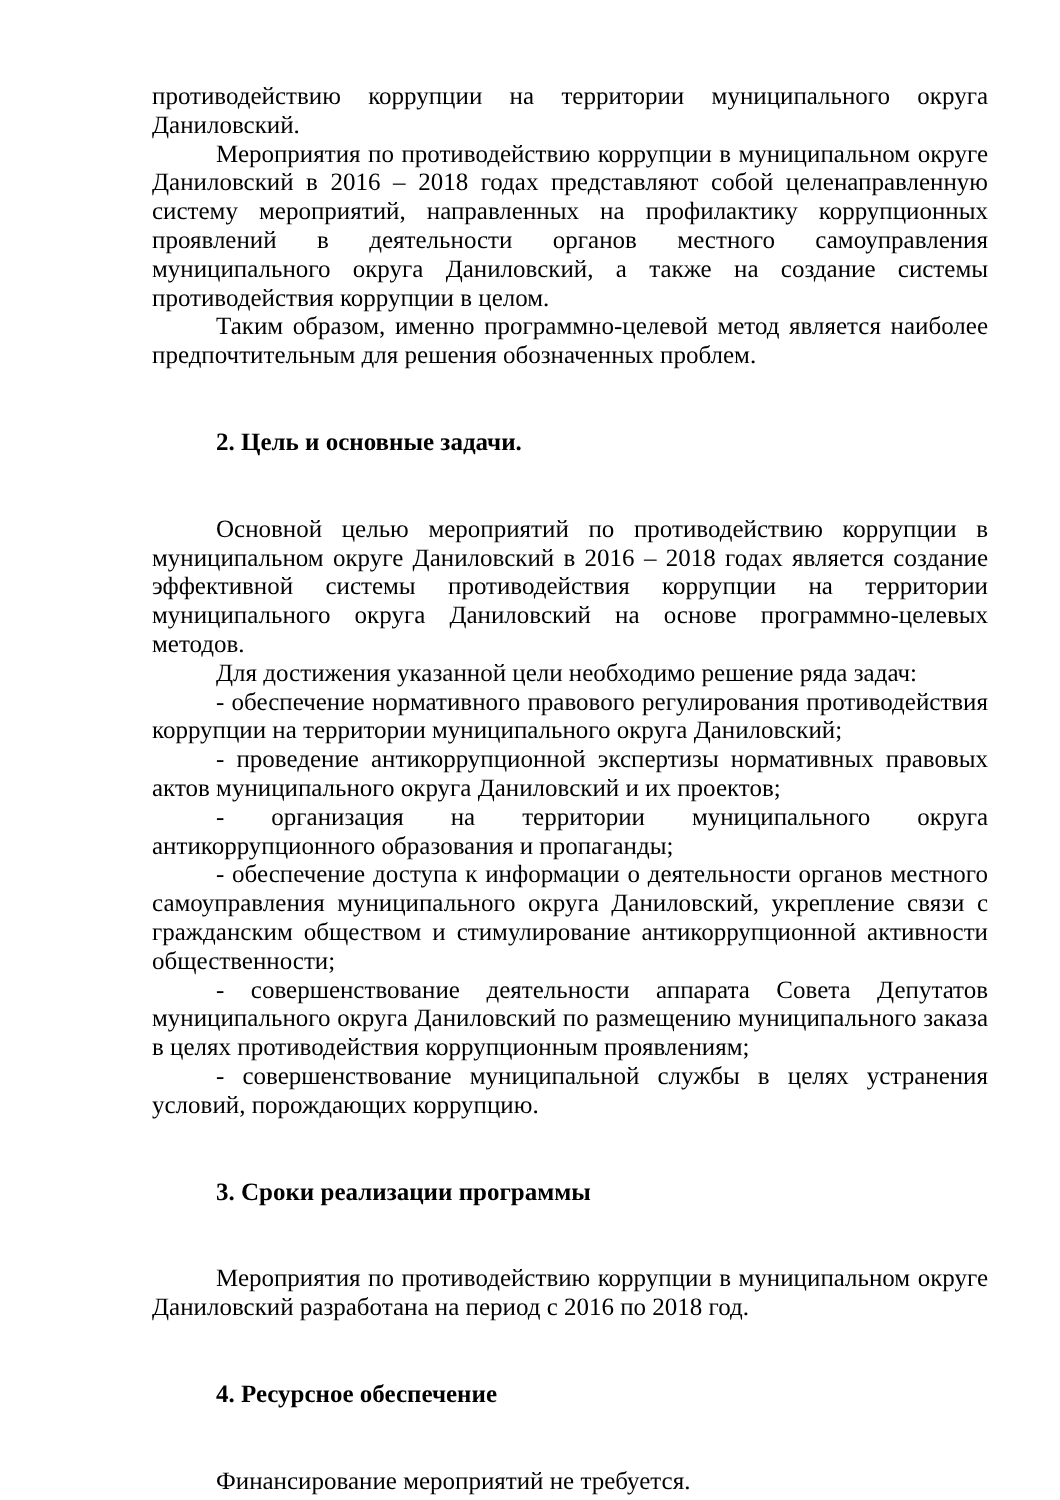противодействию коррупции на территории муниципального округа Даниловский.
Мероприятия по противодействию коррупции в муниципальном округе Даниловский в 2016 – 2018 годах представляют собой целенаправленную систему мероприятий, направленных на профилактику коррупционных проявлений в деятельности органов местного самоуправления муниципального округа Даниловский, а также на создание системы противодействия коррупции в целом.
Таким образом, именно программно-целевой метод является наиболее предпочтительным для решения обозначенных проблем.
2. Цель и основные задачи.
Основной целью мероприятий по противодействию коррупции в муниципальном округе Даниловский в 2016 – 2018 годах является создание эффективной системы противодействия коррупции на территории муниципального округа Даниловский на основе программно-целевых методов.
Для достижения указанной цели необходимо решение ряда задач:
- обеспечение нормативного правового регулирования противодействия коррупции на территории муниципального округа Даниловский;
- проведение антикоррупционной экспертизы нормативных правовых актов муниципального округа Даниловский и их проектов;
- организация на территории муниципального округа антикоррупционного образования и пропаганды;
- обеспечение доступа к информации о деятельности органов местного самоуправления муниципального округа Даниловский, укрепление связи с гражданским обществом и стимулирование антикоррупционной активности общественности;
- совершенствование деятельности аппарата Совета Депутатов муниципального округа Даниловский по размещению муниципального заказа в целях противодействия коррупционным проявлениям;
- совершенствование муниципальной службы в целях устранения условий, порождающих коррупцию.
3. Сроки реализации программы
Мероприятия по противодействию коррупции в муниципальном округе Даниловский разработана на период с 2016 по 2018 год.
4. Ресурсное обеспечение
Финансирование мероприятий не требуется.